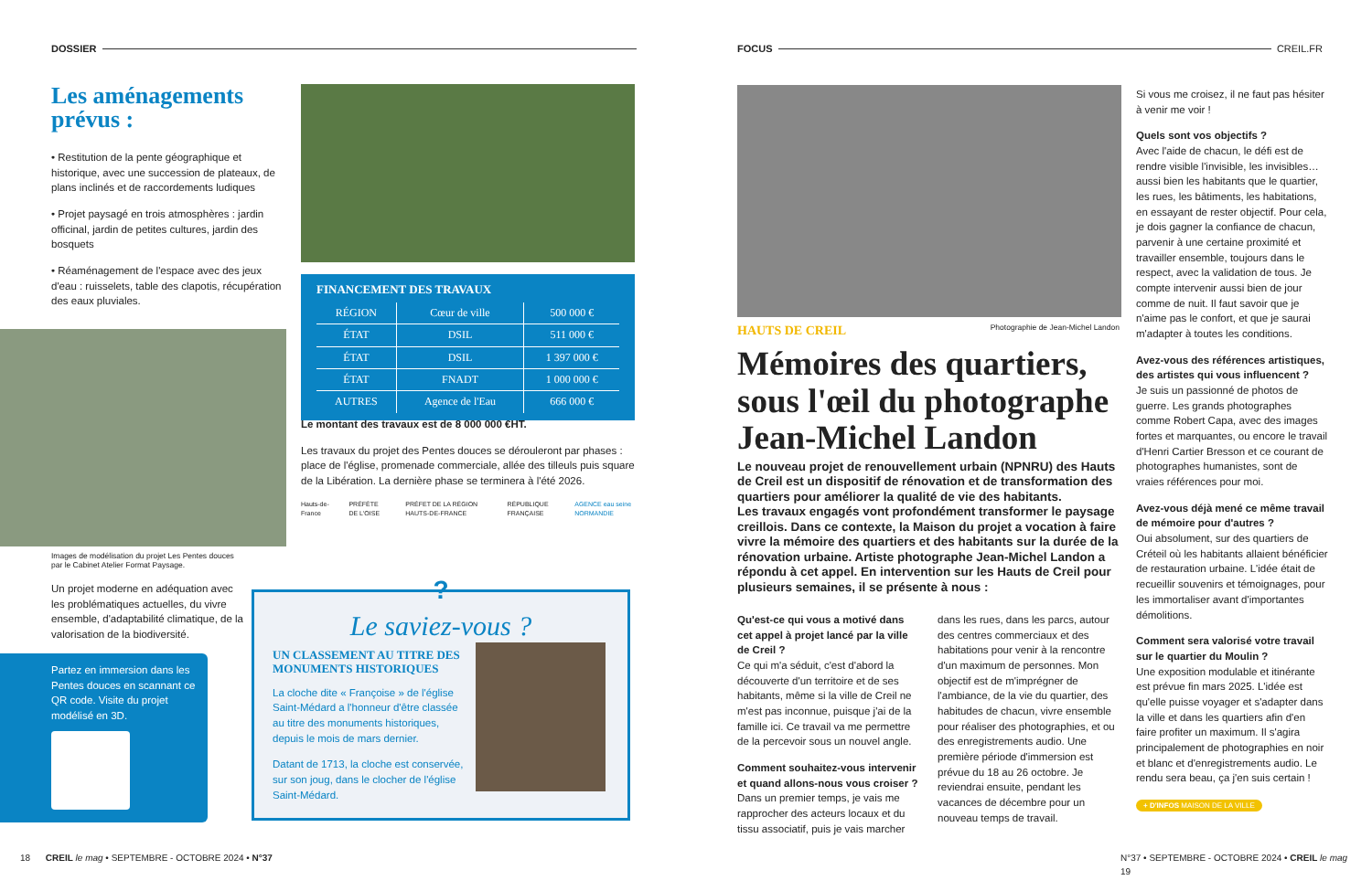DOSSIER
Les aménagements prévus :
• Restitution de la pente géographique et historique, avec une succession de plateaux, de plans inclinés et de raccordements ludiques
• Projet paysagé en trois atmosphères : jardin officinal, jardin de petites cultures, jardin des bosquets
• Réaménagement de l'espace avec des jeux d'eau : ruisselets, table des clapotis, récupération des eaux pluviales.
Images de modélisation du projet Les Pentes douces
par le Cabinet Atelier Format Paysage.
Un projet moderne en adéquation avec les problématiques actuelles, du vivre ensemble, d'adaptabilité climatique, de la valorisation de la biodiversité.
Partez en immersion dans les Pentes douces en scannant ce QR code. Visite du projet modélisé en 3D.
FINANCEMENT DES TRAVAUX
| RÉGION | Cœur de ville | 500 000 € |
| ÉTAT | DSIL | 511 000 € |
| ÉTAT | DSIL | 1 397 000 € |
| ÉTAT | FNADT | 1 000 000 € |
| AUTRES | Agence de l'Eau | 666 000 € |
Le montant des travaux est de 8 000 000 €HT.
Les travaux du projet des Pentes douces se dérouleront par phases : place de l'église, promenade commerciale, allée des tilleuls puis square de la Libération. La dernière phase se terminera à l'été 2026.
Hauts-de-France PRÉFÈTE DE L'OISE PRÉFET DE LA RÉGION HAUTS-DE-FRANCE RÉPUBLIQUE FRANÇAISE AGENCE eau seine NORMANDIE
?
Le saviez-vous ?
UN CLASSEMENT AU TITRE DES MONUMENTS HISTORIQUES
La cloche dite « Françoise » de l'église Saint-Médard a l'honneur d'être classée au titre des monuments historiques, depuis le mois de mars dernier.
Datant de 1713, la cloche est conservée, sur son joug, dans le clocher de l'église Saint-Médard.
18 CREIL le mag • SEPTEMBRE - OCTOBRE 2024 • N°37
FOCUS CREIL.FR
HAUTS DE CREIL Photographie de Jean-Michel Landon
Mémoires des quartiers, sous l'œil du photographe Jean-Michel Landon
Le nouveau projet de renouvellement urbain (NPNRU) des Hauts de Creil est un dispositif de rénovation et de transformation des quartiers pour améliorer la qualité de vie des habitants.
Les travaux engagés vont profondément transformer le paysage creillois. Dans ce contexte, la Maison du projet a vocation à faire vivre la mémoire des quartiers et des habitants sur la durée de la rénovation urbaine. Artiste photographe Jean-Michel Landon a répondu à cet appel. En intervention sur les Hauts de Creil pour plusieurs semaines, il se présente à nous :
Qu'est-ce qui vous a motivé dans cet appel à projet lancé par la ville de Creil ?
Ce qui m'a séduit, c'est d'abord la découverte d'un territoire et de ses habitants, même si la ville de Creil ne m'est pas inconnue, puisque j'ai de la famille ici. Ce travail va me permettre de la percevoir sous un nouvel angle.
Comment souhaitez-vous intervenir et quand allons-nous vous croiser ?
Dans un premier temps, je vais me rapprocher des acteurs locaux et du tissu associatif, puis je vais marcher dans les rues, dans les parcs, autour des centres commerciaux et des habitations pour venir à la rencontre d'un maximum de personnes. Mon objectif est de m'imprégner de l'ambiance, de la vie du quartier, des habitudes de chacun, vivre ensemble pour réaliser des photographies, et ou des enregistrements audio. Une première période d'immersion est prévue du 18 au 26 octobre. Je reviendrai ensuite, pendant les vacances de décembre pour un nouveau temps de travail.
Si vous me croisez, il ne faut pas hésiter à venir me voir !
Quels sont vos objectifs ?
Avec l'aide de chacun, le défi est de rendre visible l'invisible, les invisibles… aussi bien les habitants que le quartier, les rues, les bâtiments, les habitations, en essayant de rester objectif. Pour cela, je dois gagner la confiance de chacun, parvenir à une certaine proximité et travailler ensemble, toujours dans le respect, avec la validation de tous. Je compte intervenir aussi bien de jour comme de nuit. Il faut savoir que je n'aime pas le confort, et que je saurai m'adapter à toutes les conditions.
Avez-vous des références artistiques, des artistes qui vous influencent ?
Je suis un passionné de photos de guerre. Les grands photographes comme Robert Capa, avec des images fortes et marquantes, ou encore le travail d'Henri Cartier Bresson et ce courant de photographes humanistes, sont de vraies références pour moi.
Avez-vous déjà mené ce même travail de mémoire pour d'autres ?
Oui absolument, sur des quartiers de Créteil où les habitants allaient bénéficier de restauration urbaine. L'idée était de recueillir souvenirs et témoignages, pour les immortaliser avant d'importantes démolitions.
Comment sera valorisé votre travail sur le quartier du Moulin ?
Une exposition modulable et itinérante est prévue fin mars 2025. L'idée est qu'elle puisse voyager et s'adapter dans la ville et dans les quartiers afin d'en faire profiter un maximum. Il s'agira principalement de photographies en noir et blanc et d'enregistrements audio. Le rendu sera beau, ça j'en suis certain !
+ D'INFOS MAISON DE LA VILLE
N°37 • SEPTEMBRE - OCTOBRE 2024 • CREIL le mag 19